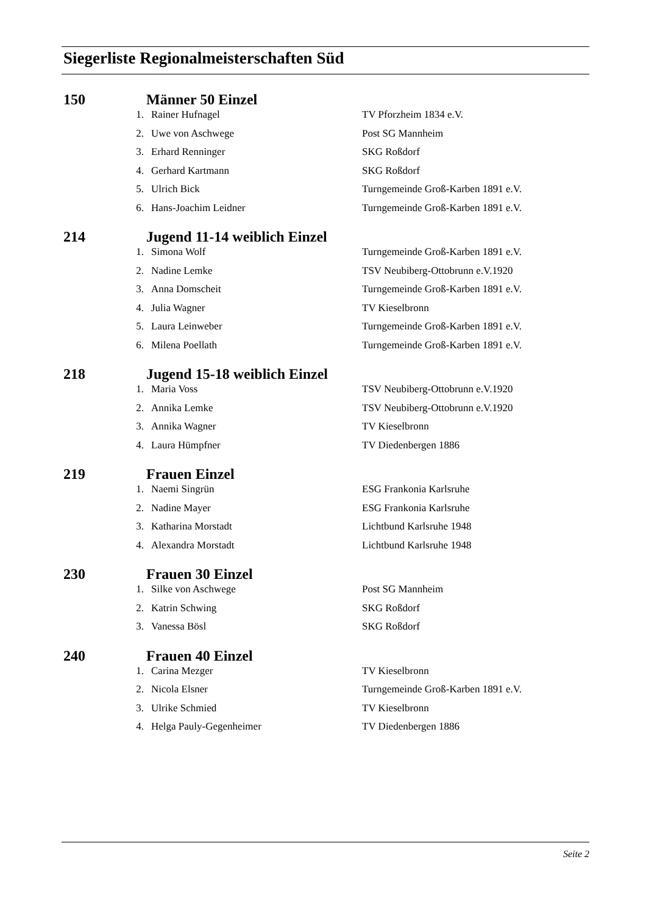Siegerliste Regionalmeisterschaften Süd
| 150 | Männer 50 Einzel | | |
| | 1. | Rainer Hufnagel | TV Pforzheim 1834 e.V. |
| | 2. | Uwe von Aschwege | Post SG Mannheim |
| | 3. | Erhard Renninger | SKG Roßdorf |
| | 4. | Gerhard Kartmann | SKG Roßdorf |
| | 5. | Ulrich Bick | Turngemeinde Groß-Karben 1891 e.V. |
| | 6. | Hans-Joachim Leidner | Turngemeinde Groß-Karben 1891 e.V. |
| 214 | Jugend 11-14 weiblich Einzel | | |
| | 1. | Simona Wolf | Turngemeinde Groß-Karben 1891 e.V. |
| | 2. | Nadine Lemke | TSV Neubiberg-Ottobrunn e.V.1920 |
| | 3. | Anna Domscheit | Turngemeinde Groß-Karben 1891 e.V. |
| | 4. | Julia Wagner | TV Kieselbronn |
| | 5. | Laura Leinweber | Turngemeinde Groß-Karben 1891 e.V. |
| | 6. | Milena Poellath | Turngemeinde Groß-Karben 1891 e.V. |
| 218 | Jugend 15-18 weiblich Einzel | | |
| | 1. | Maria Voss | TSV Neubiberg-Ottobrunn e.V.1920 |
| | 2. | Annika Lemke | TSV Neubiberg-Ottobrunn e.V.1920 |
| | 3. | Annika Wagner | TV Kieselbronn |
| | 4. | Laura Hümpfner | TV Diedenbergen 1886 |
| 219 | Frauen Einzel | | |
| | 1. | Naemi Singrün | ESG Frankonia Karlsruhe |
| | 2. | Nadine Mayer | ESG Frankonia Karlsruhe |
| | 3. | Katharina Morstadt | Lichtbund Karlsruhe 1948 |
| | 4. | Alexandra Morstadt | Lichtbund Karlsruhe 1948 |
| 230 | Frauen 30 Einzel | | |
| | 1. | Silke von Aschwege | Post SG Mannheim |
| | 2. | Katrin Schwing | SKG Roßdorf |
| | 3. | Vanessa Bösl | SKG Roßdorf |
| 240 | Frauen 40 Einzel | | |
| | 1. | Carina Mezger | TV Kieselbronn |
| | 2. | Nicola Elsner | Turngemeinde Groß-Karben 1891 e.V. |
| | 3. | Ulrike Schmied | TV Kieselbronn |
| | 4. | Helga Pauly-Gegenheimer | TV Diedenbergen 1886 |
Seite 2